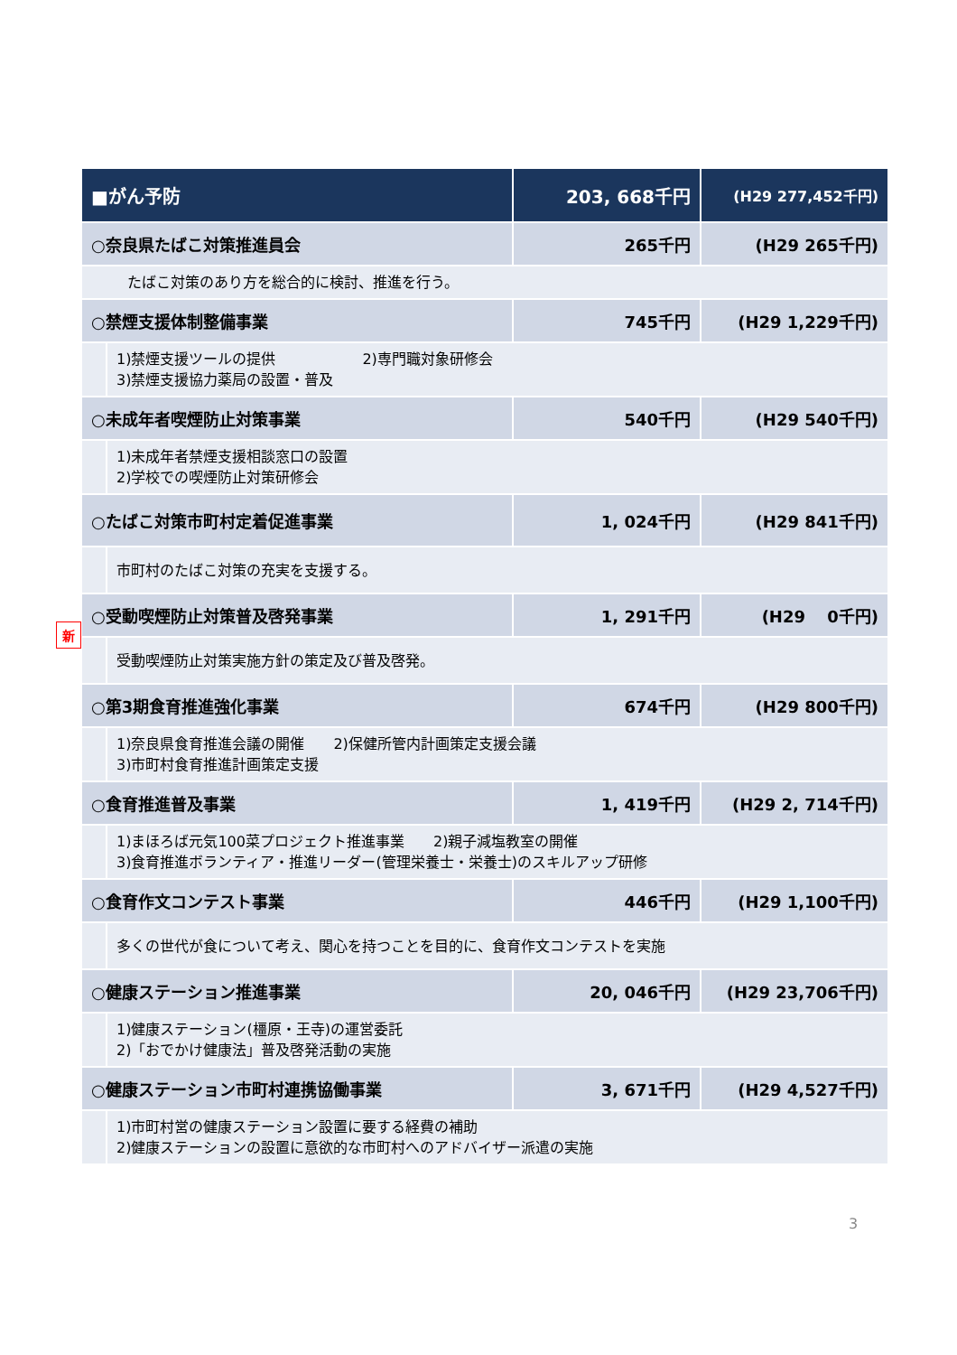| ■がん予防 | | 203, 668千円 | (H29 277,452千円) |
| ○奈良県たばこ対策推進員会 | | 265千円 | (H29 265千円) |
| たばこ対策のあり方を総合的に検討、推進を行う。 | | | |
| ○禁煙支援体制整備事業 | | 745千円 | (H29 1,229千円) |
| | 1)禁煙支援ツールの提供 2)専門職対象研修会 3)禁煙支援協力薬局の設置・普及 | | |
| ○未成年者喫煙防止対策事業 | | 540千円 | (H29 540千円) |
| | 1)未成年者禁煙支援相談窓口の設置 2)学校での喫煙防止対策研修会 | | |
| ○たばこ対策市町村定着促進事業 | | 1, 024千円 | (H29 841千円) |
| | 市町村のたばこ対策の充実を支援する。 | | |
| ○受動喫煙防止対策普及啓発事業 | | 1, 291千円 | (H29 0千円) |
| | 受動喫煙防止対策実施方針の策定及び普及啓発。 | | |
| ○第3期食育推進強化事業 | | 674千円 | (H29 800千円) |
| | 1)奈良県食育推進会議の開催 2)保健所管内計画策定支援会議 3)市町村食育推進計画策定支援 | | |
| ○食育推進普及事業 | | 1, 419千円 | (H29 2, 714千円) |
| | 1)まほろば元気100菜プロジェクト推進事業 2)親子減塩教室の開催 3)食育推進ボランティア・推進リーダー(管理栄養士・栄養士)のスキルアップ研修 | | |
| ○食育作文コンテスト事業 | | 446千円 | (H29 1,100千円) |
| | 多くの世代が食について考え、関心を持つことを目的に、食育作文コンテストを実施 | | |
| ○健康ステーション推進事業 | | 20, 046千円 | (H29 23,706千円) |
| | 1)健康ステーション(橿原・王寺)の運営委託 2)「おでかけ健康法」普及啓発活動の実施 | | |
| ○健康ステーション市町村連携協働事業 | | 3, 671千円 | (H29 4,527千円) |
| | 1)市町村営の健康ステーション設置に要する経費の補助 2)健康ステーションの設置に意欲的な市町村へのアドバイザー派遣の実施 | | |
新
3